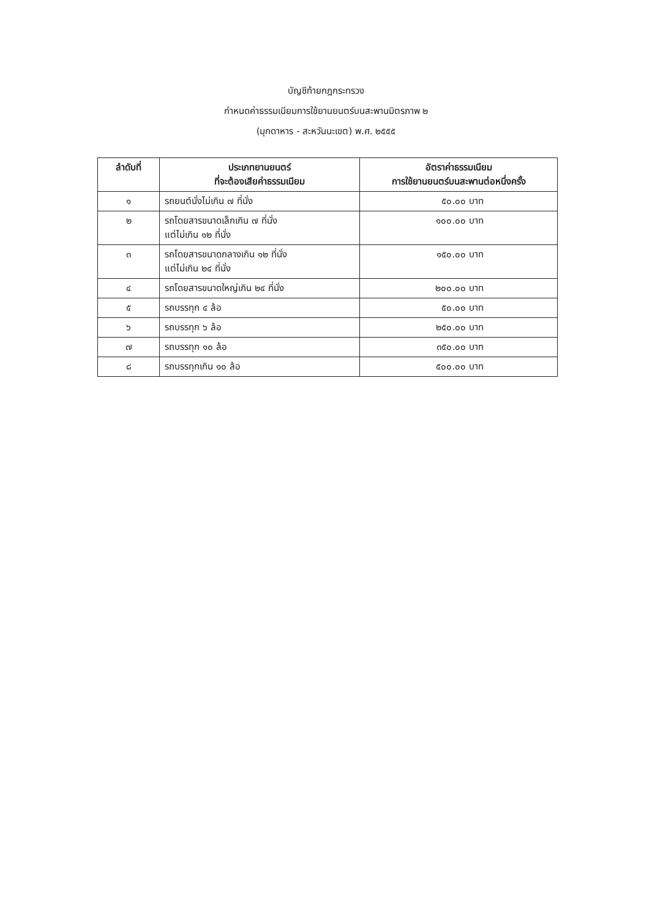บัญชีท้ายกฎกระทรวง
กำหนดค่าธรรมเนียมการใช้ยานยนตร์บนสะพานมิตรภาพ ๒
(มุกดาหาร - สะหวันนะเขต) พ.ศ. ๒๕๕๕
| ลำดับที่ | ประเภทยานยนตร์ ที่จะต้องเสียค่าธรรมเนียม | อัตราค่าธรรมเนียม การใช้ยานยนตร์บนสะพานต่อหนึ่งครั้ง |
| --- | --- | --- |
| ๑ | รถยนต์นั่งไม่เกิน ๗ ที่นั่ง | ๕๐.๐๐ บาท |
| ๒ | รถโดยสารขนาดเล็กเกิน ๗ ที่นั่ง แต่ไม่เกิน ๑๒ ที่นั่ง | ๑๐๐.๐๐ บาท |
| ๓ | รถโดยสารขนาดกลางเกิน ๑๒ ที่นั่ง แต่ไม่เกิน ๒๔ ที่นั่ง | ๑๕๐.๐๐ บาท |
| ๔ | รถโดยสารขนาดใหญ่เกิน ๒๔ ที่นั่ง | ๒๐๐.๐๐ บาท |
| ๕ | รถบรรทุก ๔ ล้อ | ๕๐.๐๐ บาท |
| ๖ | รถบรรทุก ๖ ล้อ | ๒๕๐.๐๐ บาท |
| ๗ | รถบรรทุก ๑๐ ล้อ | ๓๕๐.๐๐ บาท |
| ๘ | รถบรรทุกเกิน ๑๐ ล้อ | ๕๐๐.๐๐ บาท |